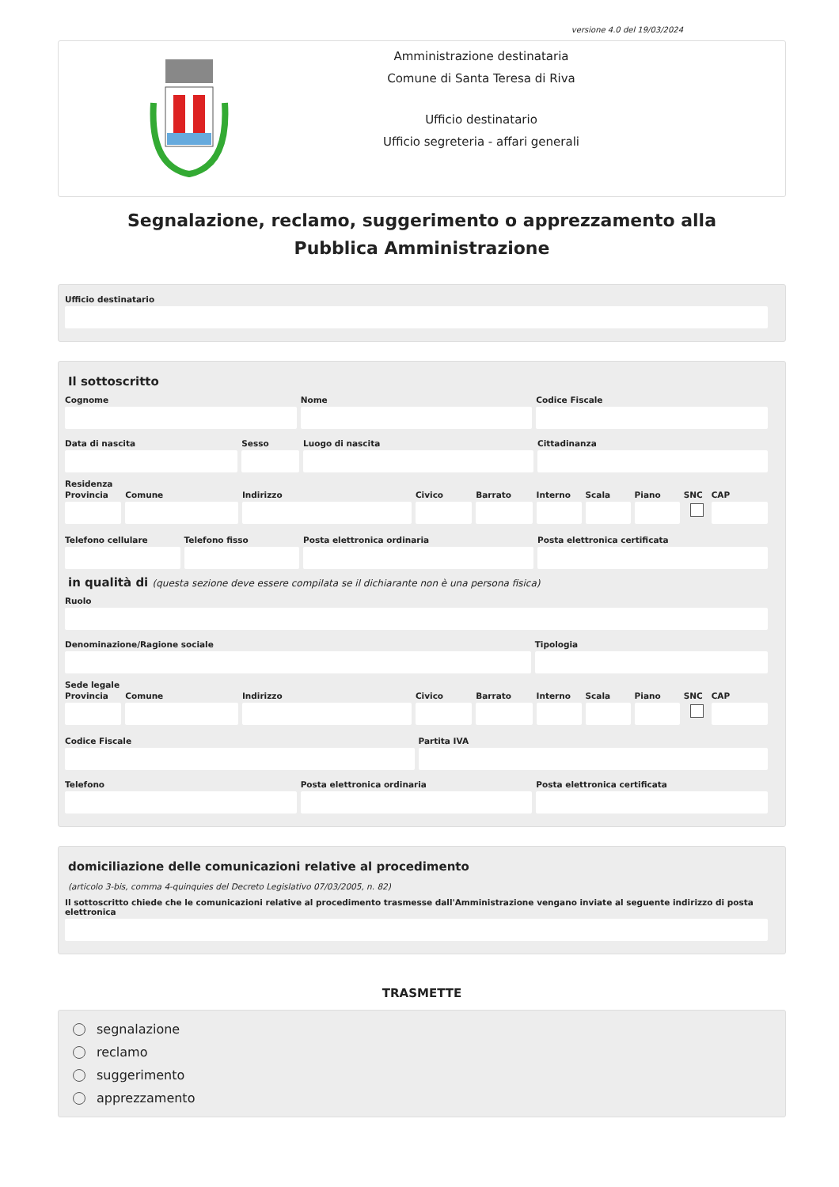versione 4.0 del 19/03/2024
Amministrazione destinataria
Comune di Santa Teresa di Riva
Ufficio destinatario
Ufficio segreteria - affari generali
Segnalazione, reclamo, suggerimento o apprezzamento alla Pubblica Amministrazione
Ufficio destinatario
Il sottoscritto
Cognome Nome Codice Fiscale
Data di nascita Sesso Luogo di nascita Cittadinanza
Residenza
Provincia Comune Indirizzo Civico Barrato Interno Scala Piano SNC CAP
Telefono cellulare Telefono fisso Posta elettronica ordinaria Posta elettronica certificata
in qualità di (questa sezione deve essere compilata se il dichiarante non è una persona fisica)
Ruolo
Denominazione/Ragione sociale Tipologia
Sede legale
Provincia Comune Indirizzo Civico Barrato Interno Scala Piano SNC CAP
Codice Fiscale Partita IVA
Telefono Posta elettronica ordinaria Posta elettronica certificata
domiciliazione delle comunicazioni relative al procedimento
(articolo 3-bis, comma 4-quinquies del Decreto Legislativo 07/03/2005, n. 82)
Il sottoscritto chiede che le comunicazioni relative al procedimento trasmesse dall'Amministrazione vengano inviate al seguente indirizzo di posta elettronica
TRASMETTE
segnalazione
reclamo
suggerimento
apprezzamento